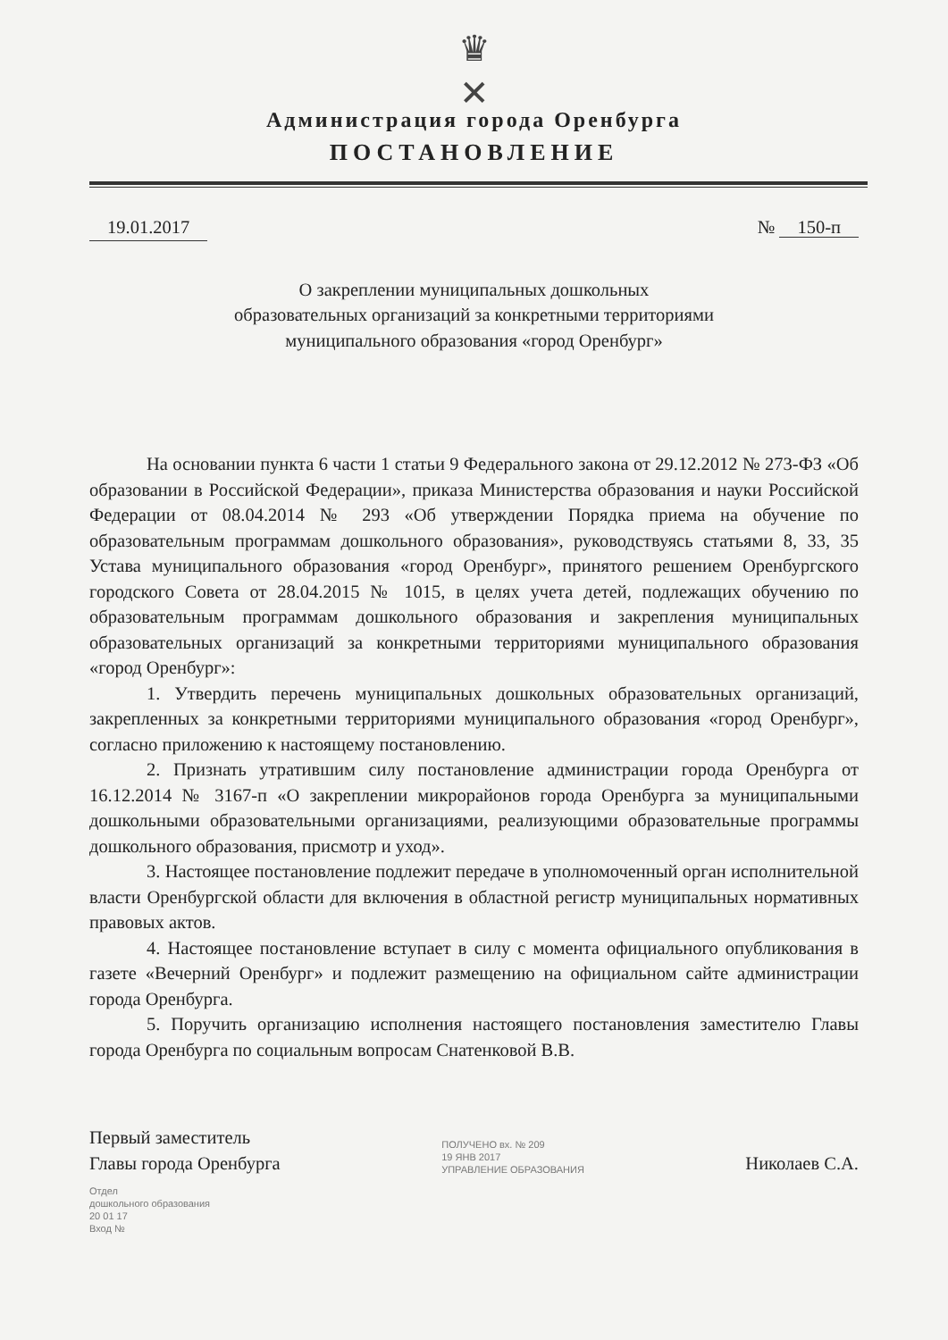♛
✕
Администрация города Оренбурга
ПОСТАНОВЛЕНИЕ
19.01.2017 № 150-п
О закреплении муниципальных дошкольных
образовательных организаций за конкретными территориями
муниципального образования «город Оренбург»
На основании пункта 6 части 1 статьи 9 Федерального закона от 29.12.2012 № 273-ФЗ «Об образовании в Российской Федерации», приказа Министерства образования и науки Российской Федерации от 08.04.2014 № 293 «Об утверждении Порядка приема на обучение по образовательным программам дошкольного образования», руководствуясь статьями 8, 33, 35 Устава муниципального образования «город Оренбург», принятого решением Оренбургского городского Совета от 28.04.2015 № 1015, в целях учета детей, подлежащих обучению по образовательным программам дошкольного образования и закрепления муниципальных образовательных организаций за конкретными территориями муниципального образования «город Оренбург»:
1. Утвердить перечень муниципальных дошкольных образовательных организаций, закрепленных за конкретными территориями муниципального образования «город Оренбург», согласно приложению к настоящему постановлению.
2. Признать утратившим силу постановление администрации города Оренбурга от 16.12.2014 № 3167-п «О закреплении микрорайонов города Оренбурга за муниципальными дошкольными образовательными организациями, реализующими образовательные программы дошкольного образования, присмотр и уход».
3. Настоящее постановление подлежит передаче в уполномоченный орган исполнительной власти Оренбургской области для включения в областной регистр муниципальных нормативных правовых актов.
4. Настоящее постановление вступает в силу с момента официального опубликования в газете «Вечерний Оренбург» и подлежит размещению на официальном сайте администрации города Оренбурга.
5. Поручить организацию исполнения настоящего постановления заместителю Главы города Оренбурга по социальным вопросам Снатенковой В.В.
Первый заместитель
Главы города Оренбурга
ПОЛУЧЕНО вх. № 209
19 ЯНВ 2017
УПРАВЛЕНИЕ ОБРАЗОВАНИЯ
Николаев С.А.
Отдел
дошкольного образования
20 01 17
Вход №